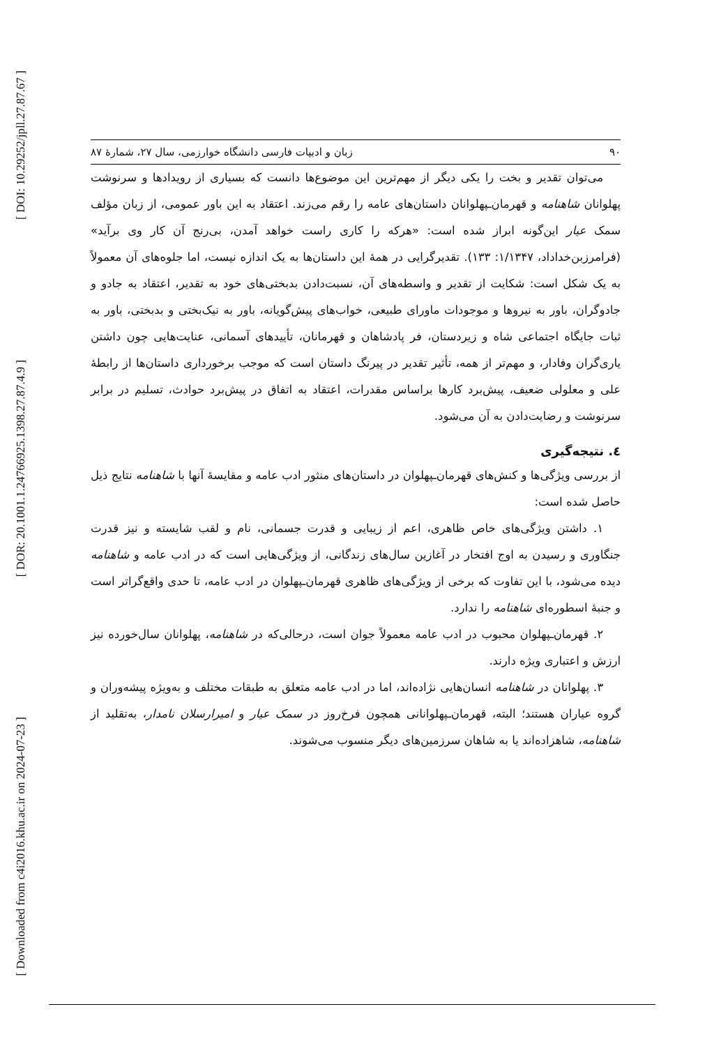[ DOI: 10.29252/jpll.27.87.67 ]
[ DOR: 20.1001.1.24766925.1398.27.87.4.9 ]
[ Downloaded from c4i2016.khu.ac.ir on 2024-07-23 ]
۹۰ زبان و ادبیات فارسی دانشگاه خوارزمی، سال ۲۷، شمارهٔ ۸۷
می‌توان تقدیر و بخت را یکی دیگر از مهم‌ترین این موضوع‌ها دانست که بسیاری از رویدادها و سرنوشت پهلوانان شاهنامه و قهرمان‌ـپهلوانان داستان‌های عامه را رقم می‌زند. اعتقاد به این باور عمومی، از زبان مؤلف سمک عیار این‌گونه ابراز شده است: «هرکه را کاری راست خواهد آمدن، بی‌رنج آن کار وی برآید» (فرامرزبن‌خداداد، ۱/۱۳۴۷: ۱۳۳). تقدیرگرایی در همهٔ این داستان‌ها به یک اندازه نیست، اما جلوه‌های آن معمولاً به یک شکل است: شکایت از تقدیر و واسطه‌های آن، نسبت‌دادن بدبختی‌های خود به تقدیر، اعتقاد به جادو و جادوگران، باور به نیروها و موجودات ماورای طبیعی، خواب‌های پیش‌گویانه، باور به نیک‌بختی و بدبختی، باور به ثبات جایگاه اجتماعی شاه و زیردستان، فر پادشاهان و قهرمانان، تأییدهای آسمانی، عنایت‌هایی چون داشتن یاری‌گران وفادار، و مهم‌تر از همه، تأثیر تقدیر در پیرنگ داستان است که موجب برخورداری داستان‌ها از رابطهٔ علی و معلولی ضعیف، پیش‌برد کارها براساس مقدرات، اعتقاد به اتفاق در پیش‌برد حوادث، تسلیم در برابر سرنوشت و رضایت‌دادن به آن می‌شود.
٤. نتیجه‌گیری
از بررسی ویژگی‌ها و کنش‌های قهرمان‌ـپهلوان در داستان‌های منثور ادب عامه و مقایسهٔ آنها با شاهنامه نتایج ذیل حاصل شده است:
۱. داشتن ویژگی‌های خاص ظاهری، اعم از زیبایی و قدرت جسمانی، نام و لقب شایسته و نیز قدرت جنگاوری و رسیدن به اوج افتخار در آغازین سال‌های زندگانی، از ویژگی‌هایی است که در ادب عامه و شاهنامه دیده می‌شود، با این تفاوت که برخی از ویژگی‌های ظاهری قهرمان‌ـپهلوان در ادب عامه، تا حدی واقع‌گراتر است و جنبهٔ اسطوره‌ای شاهنامه را ندارد.
۲. قهرمان‌ـپهلوان محبوب در ادب عامه معمولاً جوان است، درحالی‌که در شاهنامه، پهلوانان سال‌خورده نیز ارزش و اعتباری ویژه دارند.
۳. پهلوانان در شاهنامه انسان‌هایی نژاده‌اند، اما در ادب عامه متعلق به طبقات مختلف و به‌ویژه پیشه‌وران و گروه عیاران هستند؛ البته، قهرمان‌ـپهلوانانی همچون فرخ‌روز در سمک عیار و امیرارسلان نامدار، به‌تقلید از شاهنامه، شاهزاده‌اند یا به شاهان سرزمین‌های دیگر منسوب می‌شوند.